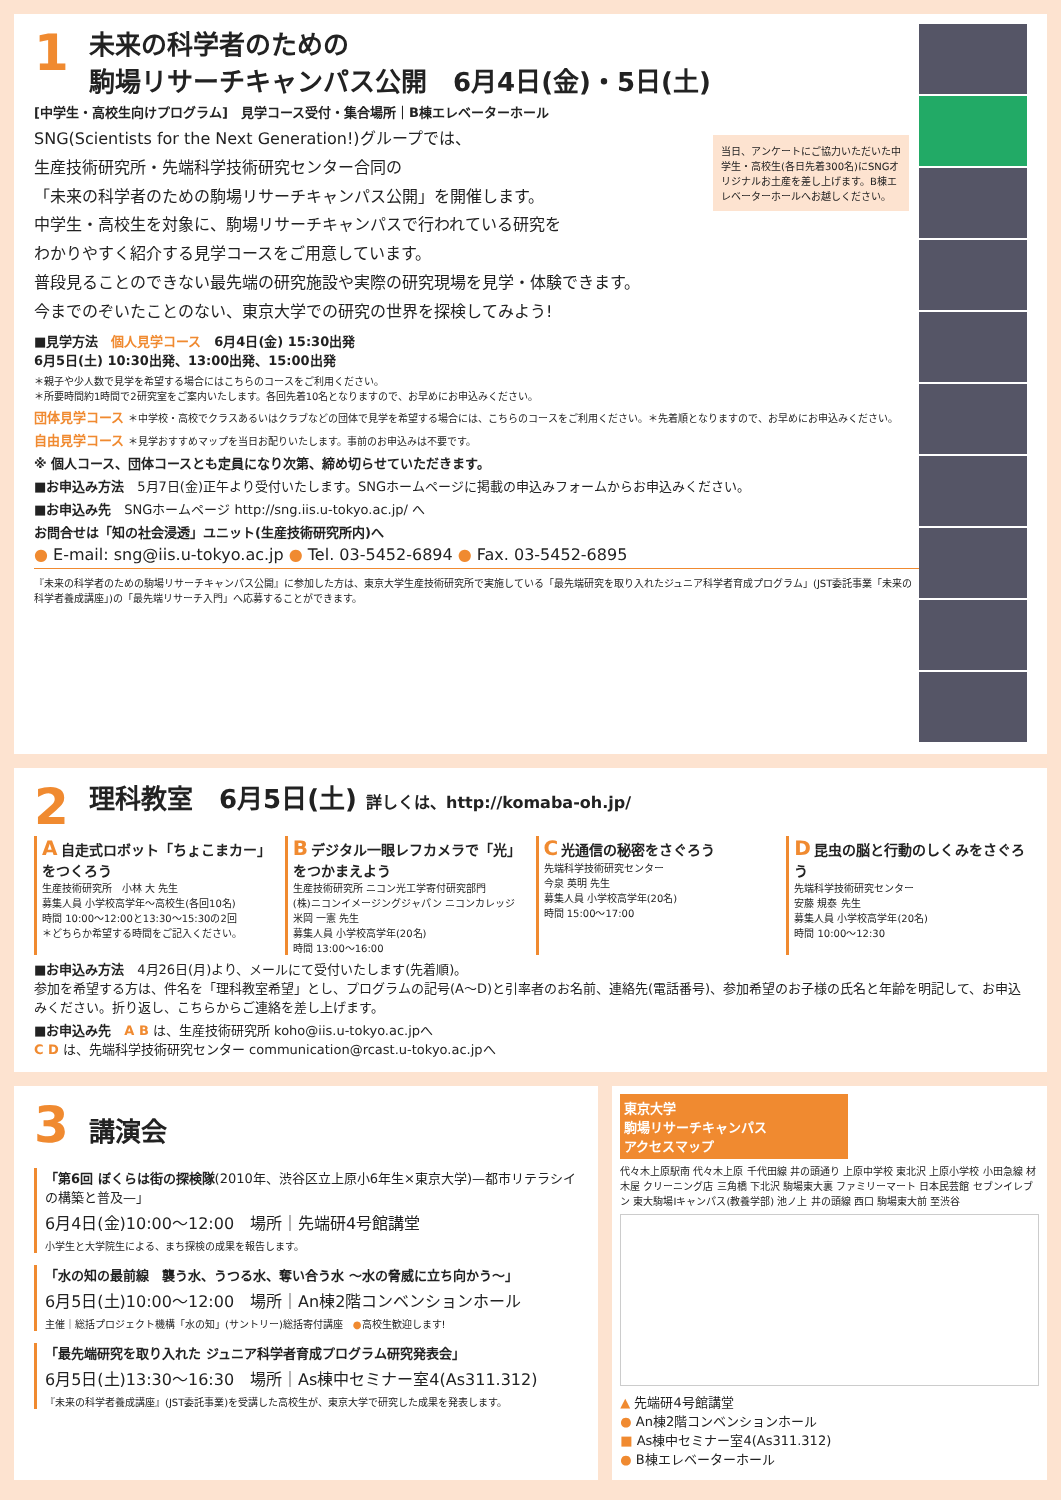1
未来の科学者のための
駒場リサーチキャンパス公開　6月4日(金)・5日(土)
[中学生・高校生向けプログラム]　見学コース受付・集合場所｜B棟エレベーターホール
当日、アンケートにご協力いただいた中学生・高校生(各日先着300名)にSNGオリジナルお土産を差し上げます。B棟エレベーターホールへお越しください。
SNG(Scientists for the Next Generation!)グループでは、
生産技術研究所・先端科学技術研究センター合同の
「未来の科学者のための駒場リサーチキャンパス公開」を開催します。
中学生・高校生を対象に、駒場リサーチキャンパスで行われている研究を
わかりやすく紹介する見学コースをご用意しています。
普段見ることのできない最先端の研究施設や実際の研究現場を見学・体験できます。
今までのぞいたことのない、東京大学での研究の世界を探検してみよう!
■見学方法　個人見学コース　6月4日(金) 15:30出発
6月5日(土) 10:30出発、13:00出発、15:00出発
＊親子や少人数で見学を希望する場合にはこちらのコースをご利用ください。
＊所要時間約1時間で2研究室をご案内いたします。各回先着10名となりますので、お早めにお申込みください。
団体見学コース ＊中学校・高校でクラスあるいはクラブなどの団体で見学を希望する場合には、こちらのコースをご利用ください。＊先着順となりますので、お早めにお申込みください。
自由見学コース ＊見学おすすめマップを当日お配りいたします。事前のお申込みは不要です。
※ 個人コース、団体コースとも定員になり次第、締め切らせていただきます。
■お申込み方法　5月7日(金)正午より受付いたします。SNGホームページに掲載の申込みフォームからお申込みください。
■お申込み先　SNGホームページ http://sng.iis.u-tokyo.ac.jp/ へ
お問合せは「知の社会浸透」ユニット(生産技術研究所内)へ
● E-mail: sng@iis.u-tokyo.ac.jp ● Tel. 03-5452-6894 ● Fax. 03-5452-6895
『未来の科学者のための駒場リサーチキャンパス公開』に参加した方は、東京大学生産技術研究所で実施している「最先端研究を取り入れたジュニア科学者育成プログラム」(JST委託事業「未来の科学者養成講座」)の「最先端リサーチ入門」へ応募することができます。
2
理科教室　6月5日(土) 詳しくは、http://komaba-oh.jp/
A 自走式ロボット「ちょこまカー」をつくろう
生産技術研究所　小林 大 先生
募集人員 小学校高学年〜高校生(各回10名)
時間 10:00〜12:00と13:30〜15:30の2回
＊どちらか希望する時間をご記入ください。
B デジタル一眼レフカメラで「光」をつかまえよう
生産技術研究所 ニコン光工学寄付研究部門
(株)ニコンイメージングジャパン ニコンカレッジ 米岡 一憲 先生
募集人員 小学校高学年(20名)
時間 13:00〜16:00
C 光通信の秘密をさぐろう
先端科学技術研究センター
今泉 英明 先生
募集人員 小学校高学年(20名)
時間 15:00〜17:00
D 昆虫の脳と行動のしくみをさぐろう
先端科学技術研究センター
安藤 規泰 先生
募集人員 小学校高学年(20名)
時間 10:00〜12:30
■お申込み方法　4月26日(月)より、メールにて受付いたします(先着順)。
参加を希望する方は、件名を「理科教室希望」とし、プログラムの記号(A〜D)と引率者のお名前、連絡先(電話番号)、参加希望のお子様の氏名と年齢を明記して、お申込みください。折り返し、こちらからご連絡を差し上げます。
■お申込み先　A B は、生産技術研究所 koho@iis.u-tokyo.ac.jpへ
C D は、先端科学技術研究センター communication@rcast.u-tokyo.ac.jpへ
3
講演会
「第6回 ぼくらは街の探検隊(2010年、渋谷区立上原小6年生×東京大学)—都市リテラシイの構築と普及—」
6月4日(金)10:00〜12:00　場所｜先端研4号館講堂
小学生と大学院生による、まち探検の成果を報告します。
「水の知の最前線　襲う水、うつる水、奪い合う水 〜水の脅威に立ち向かう〜」
6月5日(土)10:00〜12:00　場所｜An棟2階コンベンションホール
主催｜総括プロジェクト機構「水の知」(サントリー)総括寄付講座　●高校生歓迎します!
「最先端研究を取り入れた ジュニア科学者育成プログラム研究発表会」
6月5日(土)13:30〜16:30　場所｜As棟中セミナー室4(As311.312)
『未来の科学者養成講座』(JST委託事業)を受講した高校生が、東京大学で研究した成果を発表します。
東京大学
駒場リサーチキャンパス
アクセスマップ
代々木上原駅南 代々木上原 千代田線 井の頭通り 上原中学校 東北沢 上原小学校 小田急線 材木屋 クリーニング店 三角橋 下北沢 駒場東大裏 ファミリーマート 日本民芸館 セブンイレブン 東大駒場Iキャンパス(教養学部) 池ノ上 井の頭線 西口 駒場東大前 至渋谷
▲ 先端研4号館講堂
● An棟2階コンベンションホール
■ As棟中セミナー室4(As311.312)
● B棟エレベーターホール